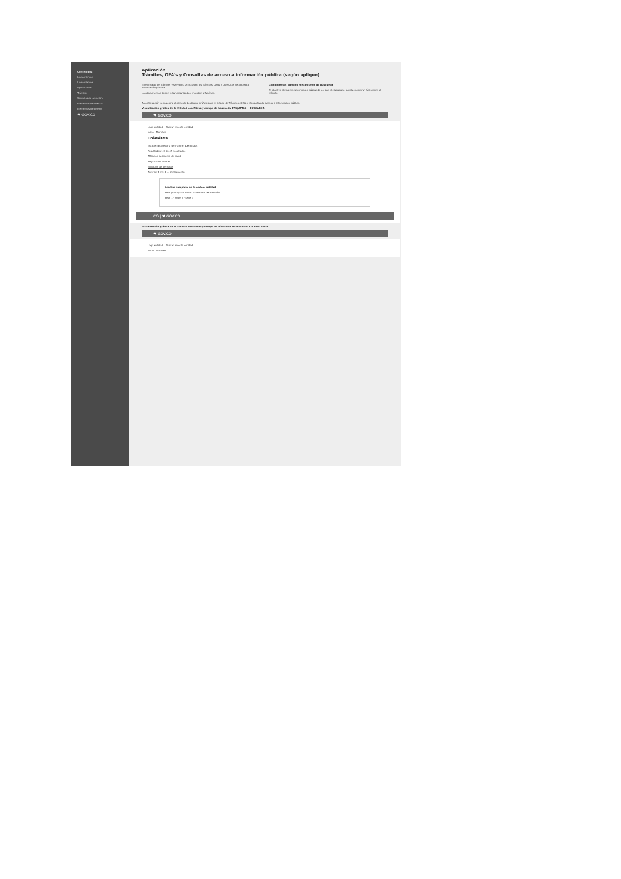Contenidos
Lineamientos
Lineamientos
Aplicaciones
Trámites
Servicios de atención
Elementos de interfaz
Elementos de diseño
♥ GOV.CO
Aplicación
Trámites, OPA's y Consultas de acceso a información pública (según aplique)
En el listado de Trámites y servicios se incluyen los Trámites, OPAs y Consultas de acceso a información pública.
Los documentos deben estar organizados en orden alfabético.
Lineamientos para los mecanismos de búsqueda
El objetivo de los mecanismos de búsqueda es que el ciudadano pueda encontrar fácilmente el trámite.
A continuación se muestra el ejemplo de diseño gráfico para el listado de Trámites, OPAs y Consultas de acceso a información pública.
Visualización gráfica de la Entidad con filtros y campo de búsqueda ETIQUETAS + BUSCADOR
♥ GOV.CO
Logo entidad Buscar en esta entidad
Inicio · Trámites
Trámites
Escoge la categoría de trámite que buscas
Resultados 1-3 de 45 resultados
Afiliación a sistema de salud
Registro de marcas
Afiliación de personas
Anterior 1 2 3 4 ... 15 Siguiente
Nombre completo de la sede o entidad
Sede principal · Contacto · Horario de atención
Sede 1 · Sede 2 · Sede 3
CO | ♥ GOV.CO
Visualización gráfica de la Entidad con filtros y campo de búsqueda DESPLEGABLE + BUSCADOR
♥ GOV.CO
Logo entidad Buscar en esta entidad
Inicio · Trámites